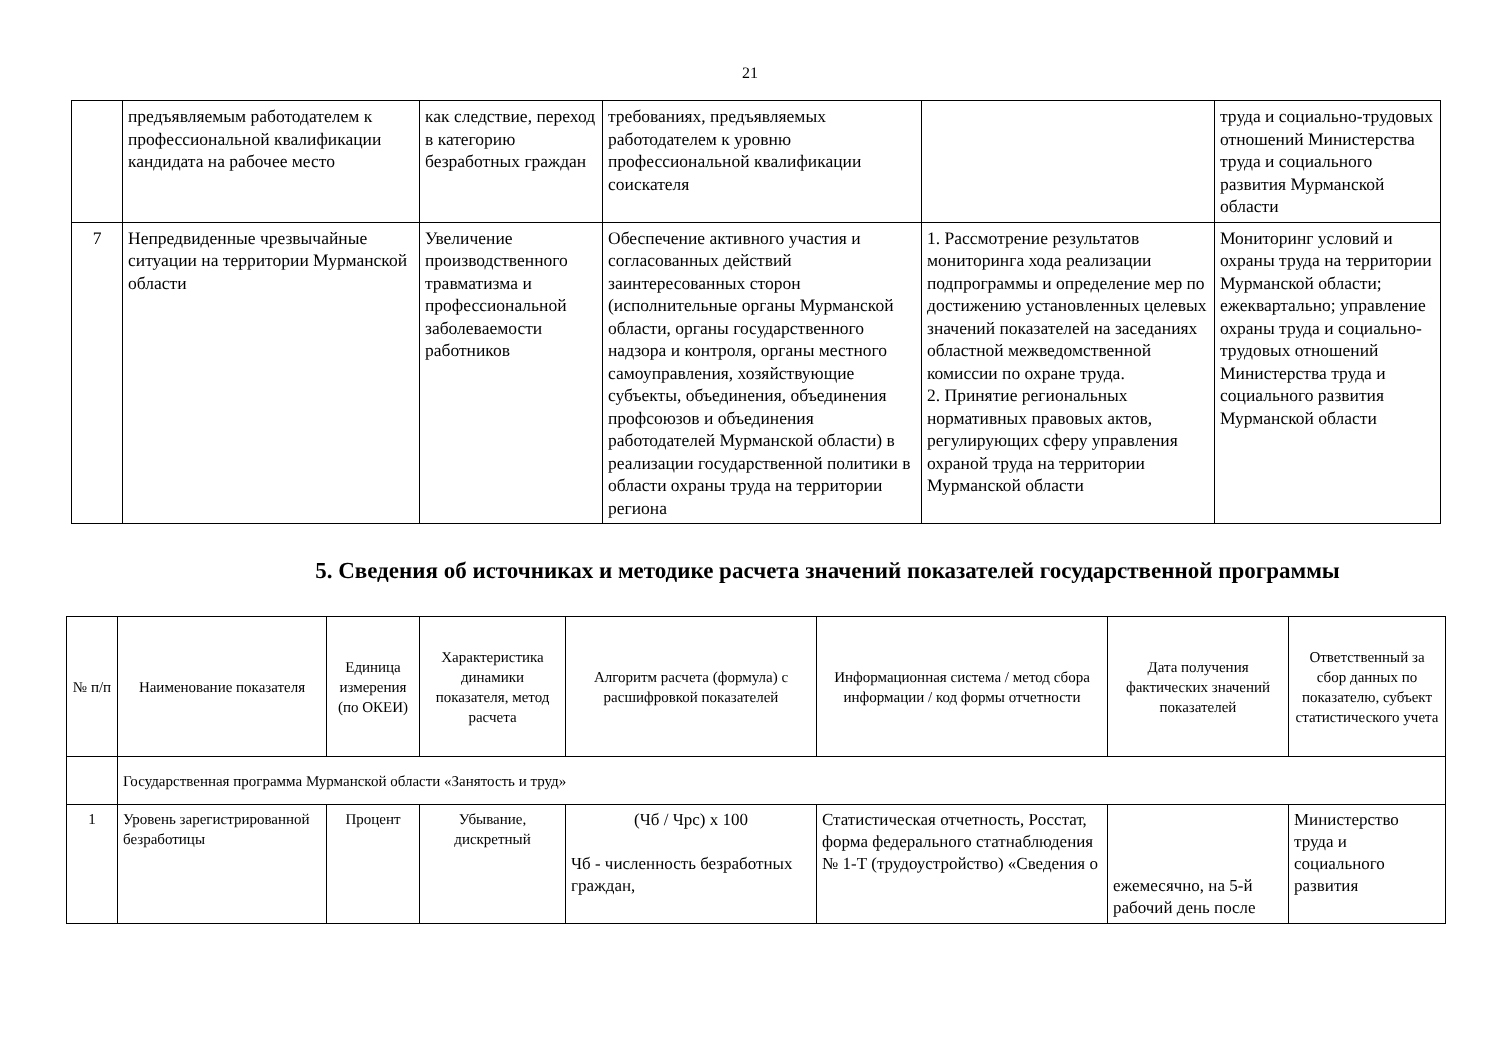21
| | предъявляемым работодателем к профессиональной квалификации кандидата на рабочее место | как следствие, переход в категорию безработных граждан | требованиях, предъявляемых работодателем к уровню профессиональной квалификации соискателя | | труда и социально-трудовых отношений Министерства труда и социального развития Мурманской области |
| 7 | Непредвиденные чрезвычайные ситуации на территории Мурманской области | Увеличение производственного травматизма и профессиональной заболеваемости работников | Обеспечение активного участия и согласованных действий заинтересованных сторон (исполнительные органы Мурманской области, органы государственного надзора и контроля, органы местного самоуправления, хозяйствующие субъекты, объединения, объединения профсоюзов и объединения работодателей Мурманской области) в реализации государственной политики в области охраны труда на территории региона | 1. Рассмотрение результатов мониторинга хода реализации подпрограммы и определение мер по достижению установленных целевых значений показателей на заседаниях областной межведомственной комиссии по охране труда. 2. Принятие региональных нормативных правовых актов, регулирующих сферу управления охраной труда на территории Мурманской области | Мониторинг условий и охраны труда на территории Мурманской области; ежеквартально; управление охраны труда и социально-трудовых отношений Министерства труда и социального развития Мурманской области |
5. Сведения об источниках и методике расчета значений показателей государственной программы
| № п/п | Наименование показателя | Единица измерения (по ОКЕИ) | Характеристика динамики показателя, метод расчета | Алгоритм расчета (формула) с расшифровкой показателей | Информационная система / метод сбора информации / код формы отчетности | Дата получения фактических значений показателей | Ответственный за сбор данных по показателю, субъект статистического учета |
| --- | --- | --- | --- | --- | --- | --- | --- |
| | Государственная программа Мурманской области «Занятость и труд» | | | | | | |
| 1 | Уровень зарегистрированной безработицы | Процент | Убывание, дискретный | (Чб / Чрс) х 100 Чб - численность безработных граждан, | Статистическая отчетность, Росстат, форма федерального статнаблюдения № 1-Т (трудоустройство) «Сведения о | ежемесячно, на 5-й рабочий день после | Министерство труда и социального развития |